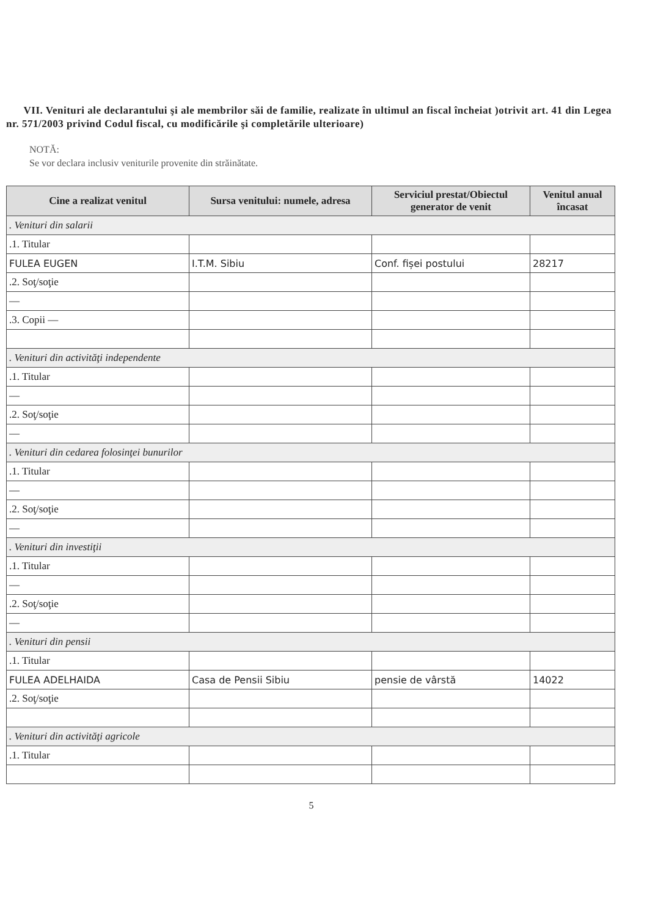VII. Venituri ale declarantului şi ale membrilor săi de familie, realizate în ultimul an fiscal încheiat )otrivit art. 41 din Legea nr. 571/2003 privind Codul fiscal, cu modificările şi completările ulterioare)
NOTĂ:
Se vor declara inclusiv veniturile provenite din străinătate.
| Cine a realizat venitul | Sursa venitului: numele, adresa | Serviciul prestat/Obiectul generator de venit | Venitul anual încasat |
| --- | --- | --- | --- |
| . Venituri din salarii | | | |
| .1. Titular | | | |
| FULEA EUGEN | I.T.M. Sibiu | Conf. fișei postului | 28217 |
| .2. Soţ/soţie | | | |
| — | | | |
| .3. Copii — | | | |
| . Venituri din activităţi independente | | | |
| .1. Titular | | | |
| — | | | |
| .2. Soţ/soţie | | | |
| — | | | |
| . Venituri din cedarea folosinţei bunurilor | | | |
| .1. Titular | | | |
| — | | | |
| .2. Soţ/soţie | | | |
| — | | | |
| . Venituri din investiţii | | | |
| .1. Titular | | | |
| — | | | |
| .2. Soţ/soţie | | | |
| — | | | |
| . Venituri din pensii | | | |
| .1. Titular | | | |
| FULEA ADELHAIDA | Casa de Pensii Sibiu | pensie de vârstă | 14022 |
| .2. Soţ/soţie | | | |
| . Venituri din activităţi agricole | | | |
| .1. Titular | | | |
5